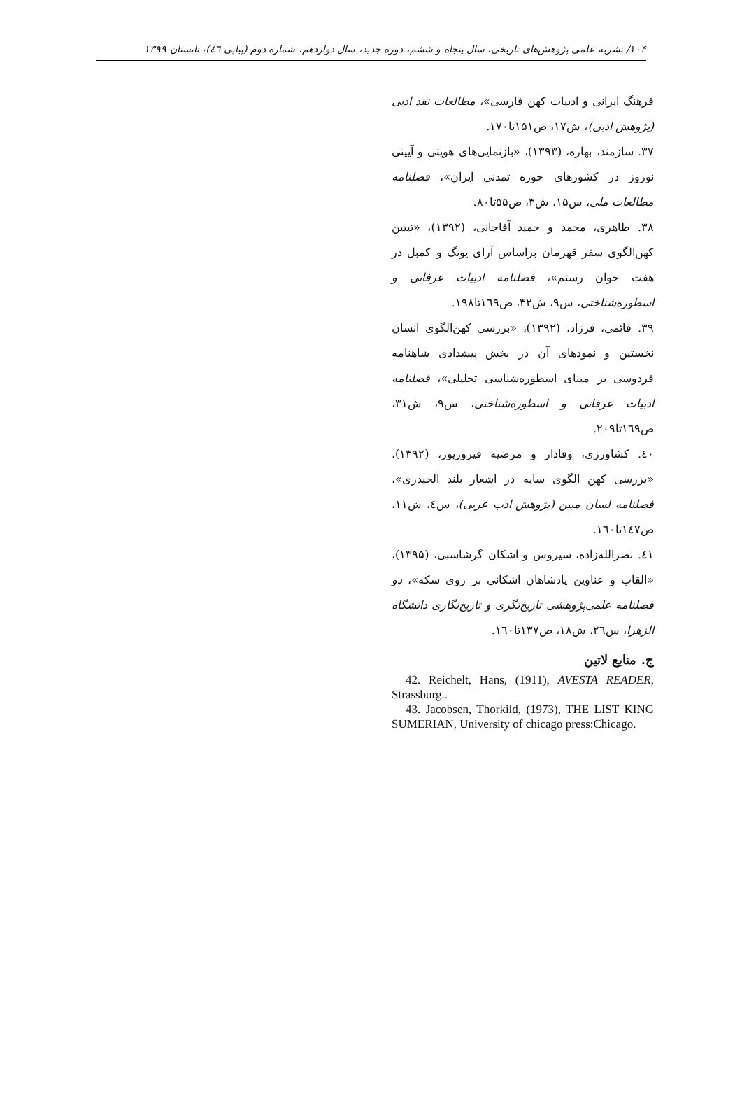۱۰۴/ نشریه علمی پژوهش‌های تاریخی، سال پنجاه و ششم، دوره جدید، سال دوازدهم، شماره دوم (پیاپی ٤٦)، تابستان ۱۳۹۹
فرهنگ ایرانی و ادبیات کهن فارسی»، مطالعات نقد ادبی (پژوهش ادبی)، ش۱۷، ص۱۵۱تا۱۷۰.
۳۷. سازمند، بهاره، (۱۳۹۳)، «بازنمایی‌های هویتی و آیینی نوروز در کشورهای حوزه تمدنی ایران»، فصلنامه مطالعات ملی، س۱۵، ش۳، ص۵۵تا۸۰.
۳۸. طاهری، محمد و حمید آقاجانی، (۱۳۹۲)، «تبیین کهن‌الگوی سفر قهرمان براساس آرای یونگ و کمبل در هفت خوان رستم»، فصلنامه ادبیات عرفانی و اسطوره‌شناختی، س۹، ش۳۲، ص۱٦۹تا۱۹۸.
۳۹. قائمی، فرزاد، (۱۳۹۲)، «بررسی کهن‌الگوی انسان نخستین و نمودهای آن در بخش پیشدادی شاهنامه فردوسی بر مبنای اسطوره‌شناسی تحلیلی»، فصلنامه ادبیات عرفانی و اسطوره‌شناختی، س۹، ش۳۱، ص۱٦۹تا۲۰۹.
٤۰. کشاورزی، وفادار و مرضیه فیروزپور، (۱۳۹۲)، «بررسی کهن الگوی سایه در اشعار بلند الحیدری»، فصلنامه لسان مبین (پژوهش ادب عربی)، س٤، ش۱۱، ص۱٤۷تا۱٦۰.
٤۱. نصرالله‌زاده، سیروس و اشکان گرشاسبی، (۱۳۹۵)، «القاب و عناوین پادشاهان اشکانی بر روی سکه»، دو فصلنامه علمی‌پژوهشی تاریخ‌نگری و تاریخ‌نگاری دانشگاه الزهرا، س۲٦، ش۱۸، ص۱۳۷تا۱٦۰.
ج. منابع لاتین
42. Reichelt, Hans, (1911), AVESTA READER, Strassburg..
43. Jacobsen, Thorkild, (1973), THE LIST KING SUMERIAN, University of chicago press:Chicago.